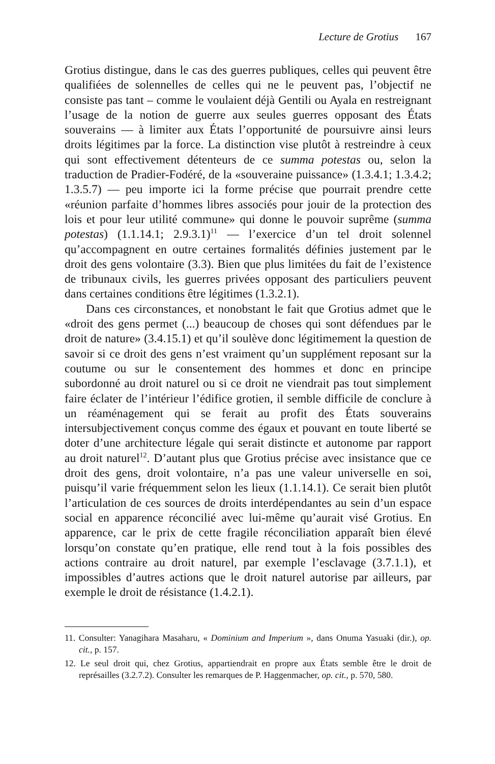Lecture de Grotius 167
Grotius distingue, dans le cas des guerres publiques, celles qui peuvent être qualifiées de solennelles de celles qui ne le peuvent pas, l’objectif ne consiste pas tant – comme le voulaient déjà Gentili ou Ayala en restreignant l’usage de la notion de guerre aux seules guerres opposant des États souverains — à limiter aux États l’opportunité de poursuivre ainsi leurs droits légitimes par la force. La distinction vise plutôt à restreindre à ceux qui sont effectivement détenteurs de ce summa potestas ou, selon la traduction de Pradier-Fodéré, de la «souveraine puissance» (1.3.4.1; 1.3.4.2; 1.3.5.7) — peu importe ici la forme précise que pourrait prendre cette «réunion parfaite d’hommes libres associés pour jouir de la protection des lois et pour leur utilité commune» qui donne le pouvoir suprême (summa potestas) (1.1.14.1; 2.9.3.1)<sup>11</sup> — l’exercice d’un tel droit solennel qu’accompagnent en outre certaines formalités définies justement par le droit des gens volontaire (3.3). Bien que plus limitées du fait de l’existence de tribunaux civils, les guerres privées opposant des particuliers peuvent dans certaines conditions être légitimes (1.3.2.1).
Dans ces circonstances, et nonobstant le fait que Grotius admet que le «droit des gens permet (...) beaucoup de choses qui sont défendues par le droit de nature» (3.4.15.1) et qu’il soulève donc légitimement la question de savoir si ce droit des gens n’est vraiment qu’un supplément reposant sur la coutume ou sur le consentement des hommes et donc en principe subordonné au droit naturel ou si ce droit ne viendrait pas tout simplement faire éclater de l’intérieur l’édifice grotien, il semble difficile de conclure à un réaménagement qui se ferait au profit des États souverains intersubjectivement conçus comme des égaux et pouvant en toute liberté se doter d’une architecture légale qui serait distincte et autonome par rapport au droit naturel<sup>12</sup>. D’autant plus que Grotius précise avec insistance que ce droit des gens, droit volontaire, n’a pas une valeur universelle en soi, puisqu’il varie fréquemment selon les lieux (1.1.14.1). Ce serait bien plutôt l’articulation de ces sources de droits interdépendantes au sein d’un espace social en apparence réconcilié avec lui-même qu’aurait visé Grotius. En apparence, car le prix de cette fragile réconciliation apparaît bien élevé lorsqu’on constate qu’en pratique, elle rend tout à la fois possibles des actions contraire au droit naturel, par exemple l’esclavage (3.7.1.1), et impossibles d’autres actions que le droit naturel autorise par ailleurs, par exemple le droit de résistance (1.4.2.1).
11. Consulter: Yanagihara Masaharu, « Dominium and Imperium », dans Onuma Yasuaki (dir.), op. cit., p. 157.
12. Le seul droit qui, chez Grotius, appartiendrait en propre aux États semble être le droit de représailles (3.2.7.2). Consulter les remarques de P. Haggenmacher, op. cit., p. 570, 580.